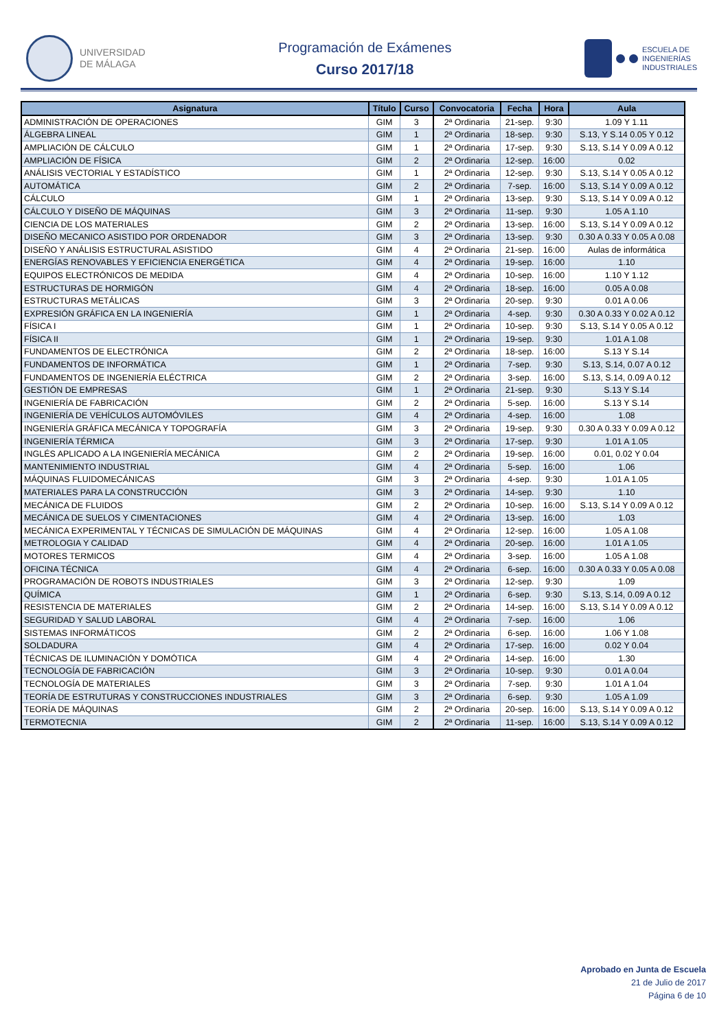UNIVERSIDAD
DE MÁLAGA
Programación de Exámenes
Curso 2017/18
ESCUELA DE
INGENIERÍAS
INDUSTRIALES
| Asignatura | Título | Curso | Convocatoria | Fecha | Hora | Aula |
| --- | --- | --- | --- | --- | --- | --- |
| ADMINISTRACIÓN DE OPERACIONES | GIM | 3 | 2ª Ordinaria | 21-sep. | 9:30 | 1.09 Y 1.11 |
| ÁLGEBRA LINEAL | GIM | 1 | 2ª Ordinaria | 18-sep. | 9:30 | S.13, Y S.14 0.05 Y 0.12 |
| AMPLIACIÓN DE CÁLCULO | GIM | 1 | 2ª Ordinaria | 17-sep. | 9:30 | S.13, S.14 Y 0.09 A 0.12 |
| AMPLIACIÓN DE FÍSICA | GIM | 2 | 2ª Ordinaria | 12-sep. | 16:00 | 0.02 |
| ANÁLISIS VECTORIAL Y ESTADÍSTICO | GIM | 1 | 2ª Ordinaria | 12-sep. | 9:30 | S.13, S.14 Y 0.05 A 0.12 |
| AUTOMÁTICA | GIM | 2 | 2ª Ordinaria | 7-sep. | 16:00 | S.13, S.14 Y 0.09 A 0.12 |
| CÁLCULO | GIM | 1 | 2ª Ordinaria | 13-sep. | 9:30 | S.13, S.14 Y 0.09 A 0.12 |
| CÁLCULO Y DISEÑO DE MÁQUINAS | GIM | 3 | 2ª Ordinaria | 11-sep. | 9:30 | 1.05 A 1.10 |
| CIENCIA DE LOS MATERIALES | GIM | 2 | 2ª Ordinaria | 13-sep. | 16:00 | S.13, S.14 Y 0.09 A 0.12 |
| DISEÑO MECANICO ASISTIDO POR ORDENADOR | GIM | 3 | 2ª Ordinaria | 13-sep. | 9:30 | 0.30 A 0.33 Y 0.05 A 0.08 |
| DISEÑO Y ANÁLISIS ESTRUCTURAL ASISTIDO | GIM | 4 | 2ª Ordinaria | 21-sep. | 16:00 | Aulas de informática |
| ENERGÍAS RENOVABLES Y EFICIENCIA ENERGÉTICA | GIM | 4 | 2ª Ordinaria | 19-sep. | 16:00 | 1.10 |
| EQUIPOS ELECTRÓNICOS DE MEDIDA | GIM | 4 | 2ª Ordinaria | 10-sep. | 16:00 | 1.10 Y 1.12 |
| ESTRUCTURAS DE HORMIGÓN | GIM | 4 | 2ª Ordinaria | 18-sep. | 16:00 | 0.05 A 0.08 |
| ESTRUCTURAS METÁLICAS | GIM | 3 | 2ª Ordinaria | 20-sep. | 9:30 | 0.01 A 0.06 |
| EXPRESIÓN GRÁFICA EN LA INGENIERÍA | GIM | 1 | 2ª Ordinaria | 4-sep. | 9:30 | 0.30 A 0.33 Y 0.02 A 0.12 |
| FÍSICA I | GIM | 1 | 2ª Ordinaria | 10-sep. | 9:30 | S.13, S.14 Y 0.05 A 0.12 |
| FÍSICA II | GIM | 1 | 2ª Ordinaria | 19-sep. | 9:30 | 1.01 A 1.08 |
| FUNDAMENTOS DE ELECTRÓNICA | GIM | 2 | 2ª Ordinaria | 18-sep. | 16:00 | S.13 Y S.14 |
| FUNDAMENTOS DE INFORMÁTICA | GIM | 1 | 2ª Ordinaria | 7-sep. | 9:30 | S.13, S.14, 0.07 A 0.12 |
| FUNDAMENTOS DE INGENIERÍA ELÉCTRICA | GIM | 2 | 2ª Ordinaria | 3-sep. | 16:00 | S.13, S.14, 0.09 A 0.12 |
| GESTIÓN DE EMPRESAS | GIM | 1 | 2ª Ordinaria | 21-sep. | 9:30 | S.13 Y S.14 |
| INGENIERÍA DE FABRICACIÓN | GIM | 2 | 2ª Ordinaria | 5-sep. | 16:00 | S.13 Y S.14 |
| INGENIERÍA DE VEHÍCULOS AUTOMÓVILES | GIM | 4 | 2ª Ordinaria | 4-sep. | 16:00 | 1.08 |
| INGENIERÍA GRÁFICA MECÁNICA Y TOPOGRAFÍA | GIM | 3 | 2ª Ordinaria | 19-sep. | 9:30 | 0.30 A 0.33 Y 0.09 A 0.12 |
| INGENIERÍA TÉRMICA | GIM | 3 | 2ª Ordinaria | 17-sep. | 9:30 | 1.01 A 1.05 |
| INGLÉS APLICADO A LA INGENIERÍA MECÁNICA | GIM | 2 | 2ª Ordinaria | 19-sep. | 16:00 | 0.01, 0.02 Y 0.04 |
| MANTENIMIENTO INDUSTRIAL | GIM | 4 | 2ª Ordinaria | 5-sep. | 16:00 | 1.06 |
| MÁQUINAS FLUIDOMECÁNICAS | GIM | 3 | 2ª Ordinaria | 4-sep. | 9:30 | 1.01 A 1.05 |
| MATERIALES PARA LA CONSTRUCCIÓN | GIM | 3 | 2ª Ordinaria | 14-sep. | 9:30 | 1.10 |
| MECÁNICA DE FLUIDOS | GIM | 2 | 2ª Ordinaria | 10-sep. | 16:00 | S.13, S.14 Y 0.09 A 0.12 |
| MECÁNICA DE SUELOS Y CIMENTACIONES | GIM | 4 | 2ª Ordinaria | 13-sep. | 16:00 | 1.03 |
| MECÁNICA EXPERIMENTAL Y TÉCNICAS DE SIMULACIÓN DE MÁQUINAS | GIM | 4 | 2ª Ordinaria | 12-sep. | 16:00 | 1.05 A 1.08 |
| METROLOGIA Y CALIDAD | GIM | 4 | 2ª Ordinaria | 20-sep. | 16:00 | 1.01 A 1.05 |
| MOTORES TERMICOS | GIM | 4 | 2ª Ordinaria | 3-sep. | 16:00 | 1.05 A 1.08 |
| OFICINA TÉCNICA | GIM | 4 | 2ª Ordinaria | 6-sep. | 16:00 | 0.30 A 0.33 Y 0.05 A 0.08 |
| PROGRAMACIÓN DE ROBOTS INDUSTRIALES | GIM | 3 | 2ª Ordinaria | 12-sep. | 9:30 | 1.09 |
| QUÍMICA | GIM | 1 | 2ª Ordinaria | 6-sep. | 9:30 | S.13, S.14, 0.09 A 0.12 |
| RESISTENCIA DE MATERIALES | GIM | 2 | 2ª Ordinaria | 14-sep. | 16:00 | S.13, S.14 Y 0.09 A 0.12 |
| SEGURIDAD Y SALUD LABORAL | GIM | 4 | 2ª Ordinaria | 7-sep. | 16:00 | 1.06 |
| SISTEMAS INFORMÁTICOS | GIM | 2 | 2ª Ordinaria | 6-sep. | 16:00 | 1.06 Y 1.08 |
| SOLDADURA | GIM | 4 | 2ª Ordinaria | 17-sep. | 16:00 | 0.02 Y 0.04 |
| TÉCNICAS DE ILUMINACIÓN Y DOMÓTICA | GIM | 4 | 2ª Ordinaria | 14-sep. | 16:00 | 1.30 |
| TECNOLOGÍA DE FABRICACIÓN | GIM | 3 | 2ª Ordinaria | 10-sep. | 9:30 | 0.01 A 0.04 |
| TECNOLOGÍA DE MATERIALES | GIM | 3 | 2ª Ordinaria | 7-sep. | 9:30 | 1.01 A 1.04 |
| TEORÍA DE ESTRUTURAS Y CONSTRUCCIONES INDUSTRIALES | GIM | 3 | 2ª Ordinaria | 6-sep. | 9:30 | 1.05 A 1.09 |
| TEORÍA DE MÁQUINAS | GIM | 2 | 2ª Ordinaria | 20-sep. | 16:00 | S.13, S.14 Y 0.09 A 0.12 |
| TERMOTECNIA | GIM | 2 | 2ª Ordinaria | 11-sep. | 16:00 | S.13, S.14 Y 0.09 A 0.12 |
Aprobado en Junta de Escuela
21 de Julio de 2017
Página 6 de 10